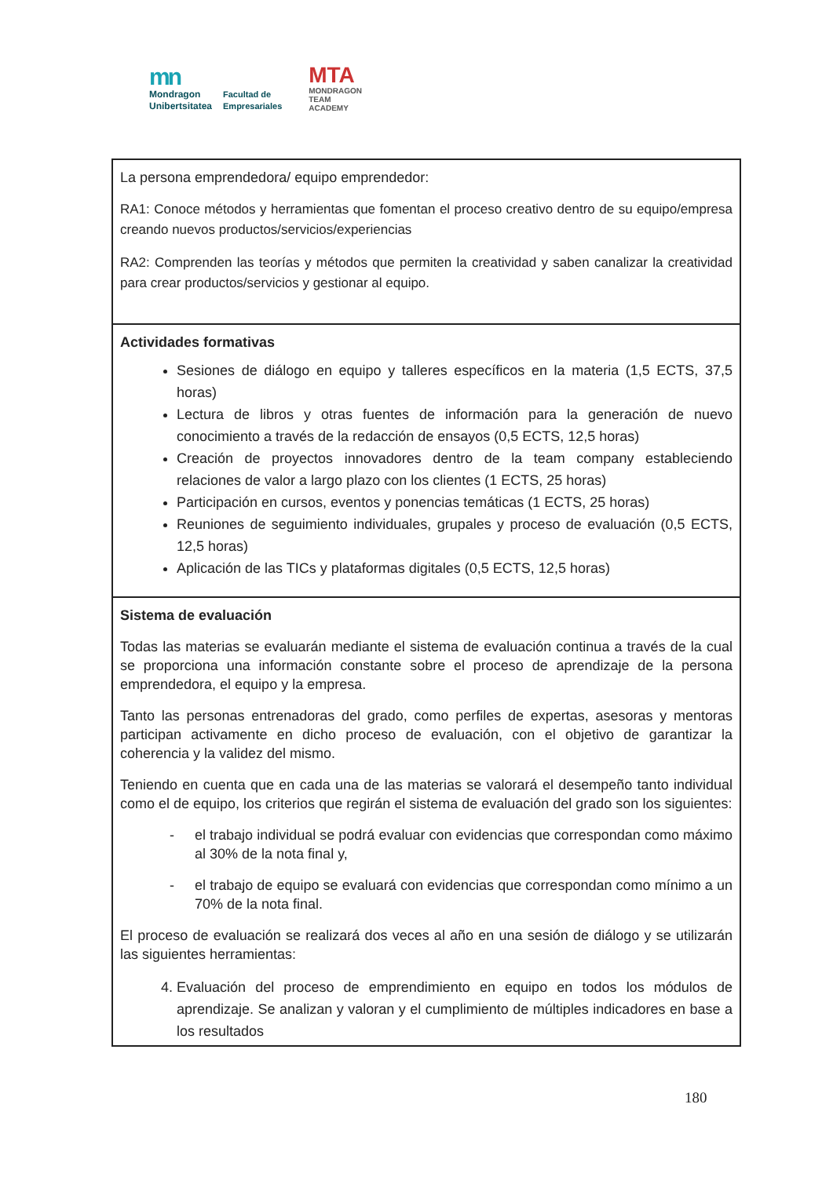mn
Mondragon
Unibertsitatea
Facultad de
Empresariales
MTA
MONDRAGON
TEAM
ACADEMY
| La persona emprendedora/ equipo emprendedor: RA1: Conoce métodos y herramientas que fomentan el proceso creativo dentro de su equipo/empresa creando nuevos productos/servicios/experiencias RA2: Comprenden las teorías y métodos que permiten la creatividad y saben canalizar la creatividad para crear productos/servicios y gestionar al equipo. |
| Actividades formativas Sesiones de diálogo en equipo y talleres específicos en la materia (1,5 ECTS, 37,5 horas) Lectura de libros y otras fuentes de información para la generación de nuevo conocimiento a través de la redacción de ensayos (0,5 ECTS, 12,5 horas) Creación de proyectos innovadores dentro de la team company estableciendo relaciones de valor a largo plazo con los clientes (1 ECTS, 25 horas) Participación en cursos, eventos y ponencias temáticas (1 ECTS, 25 horas) Reuniones de seguimiento individuales, grupales y proceso de evaluación (0,5 ECTS, 12,5 horas) Aplicación de las TICs y plataformas digitales (0,5 ECTS, 12,5 horas) |
| Sistema de evaluación Todas las materias se evaluarán mediante el sistema de evaluación continua a través de la cual se proporciona una información constante sobre el proceso de aprendizaje de la persona emprendedora, el equipo y la empresa. Tanto las personas entrenadoras del grado, como perfiles de expertas, asesoras y mentoras participan activamente en dicho proceso de evaluación, con el objetivo de garantizar la coherencia y la validez del mismo. Teniendo en cuenta que en cada una de las materias se valorará el desempeño tanto individual como el de equipo, los criterios que regirán el sistema de evaluación del grado son los siguientes: - el trabajo individual se podrá evaluar con evidencias que correspondan como máximo al 30% de la nota final y, - el trabajo de equipo se evaluará con evidencias que correspondan como mínimo a un 70% de la nota final. El proceso de evaluación se realizará dos veces al año en una sesión de diálogo y se utilizarán las siguientes herramientas: 4. Evaluación del proceso de emprendimiento en equipo en todos los módulos de aprendizaje. Se analizan y valoran y el cumplimiento de múltiples indicadores en base a los resultados |
180